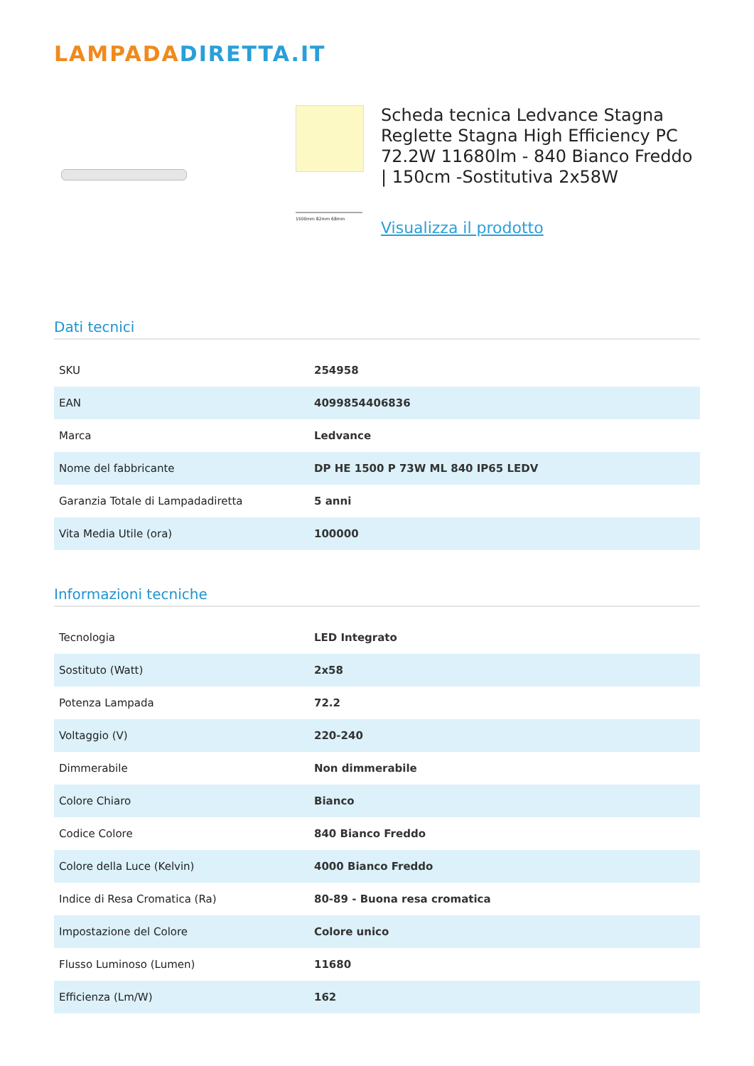LAMPADA DIRETTA.IT
1500mm 82mm 68mm
Scheda tecnica Ledvance Stagna Reglette Stagna High Efficiency PC 72.2W 11680lm - 840 Bianco Freddo | 150cm -Sostitutiva 2x58W
Visualizza il prodotto
Dati tecnici
| SKU | 254958 |
| EAN | 4099854406836 |
| Marca | Ledvance |
| Nome del fabbricante | DP HE 1500 P 73W ML 840 IP65 LEDV |
| Garanzia Totale di Lampadadiretta | 5 anni |
| Vita Media Utile (ora) | 100000 |
Informazioni tecniche
| Tecnologia | LED Integrato |
| Sostituto (Watt) | 2x58 |
| Potenza Lampada | 72.2 |
| Voltaggio (V) | 220-240 |
| Dimmerabile | Non dimmerabile |
| Colore Chiaro | Bianco |
| Codice Colore | 840 Bianco Freddo |
| Colore della Luce (Kelvin) | 4000 Bianco Freddo |
| Indice di Resa Cromatica (Ra) | 80-89 - Buona resa cromatica |
| Impostazione del Colore | Colore unico |
| Flusso Luminoso (Lumen) | 11680 |
| Efficienza (Lm/W) | 162 |